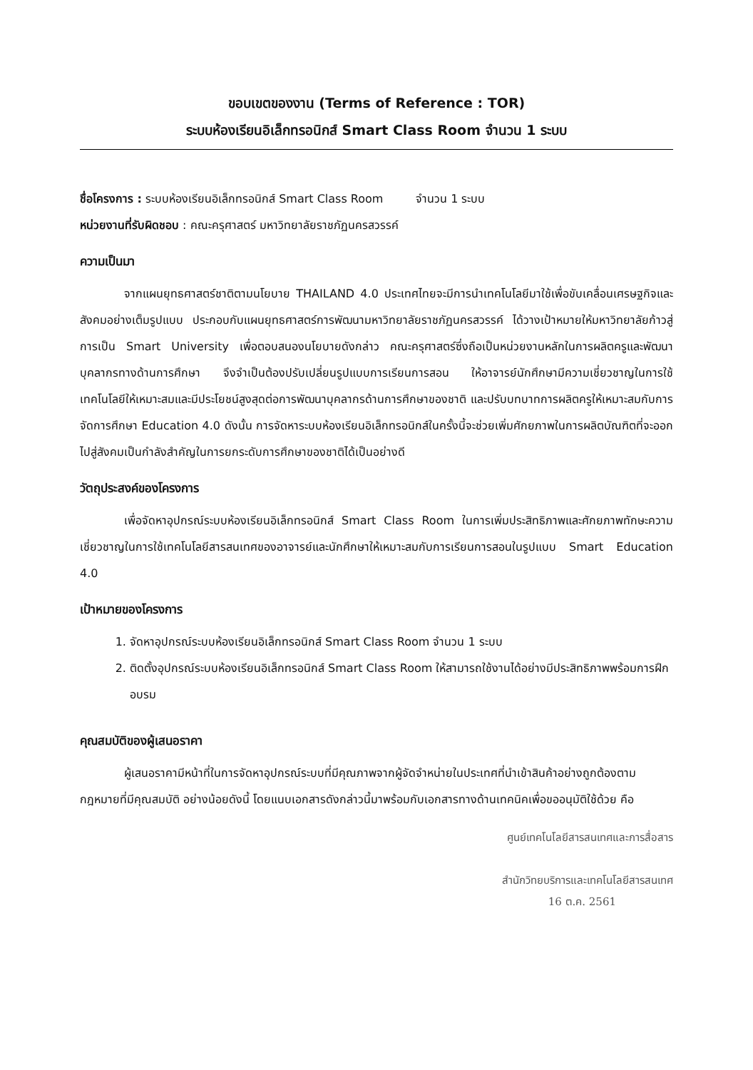ขอบเขตของงาน (Terms of Reference : TOR)
ระบบห้องเรียนอิเล็กทรอนิกส์ Smart Class Room จำนวน 1 ระบบ
ชื่อโครงการ : ระบบห้องเรียนอิเล็กทรอนิกส์ Smart Class Room จำนวน 1 ระบบ
หน่วยงานที่รับผิดชอบ : คณะครุศาสตร์ มหาวิทยาลัยราชภัฏนครสวรรค์
ความเป็นมา
จากแผนยุทธศาสตร์ชาติตามนโยบาย THAILAND 4.0 ประเทศไทยจะมีการนำเทคโนโลยีมาใช้เพื่อขับเคลื่อนเศรษฐกิจและสังคมอย่างเต็มรูปแบบ ประกอบกับแผนยุทธศาสตร์การพัฒนามหาวิทยาลัยราชภัฏนครสวรรค์ ได้วางเป้าหมายให้มหาวิทยาลัยก้าวสู่การเป็น Smart University เพื่อตอบสนองนโยบายดังกล่าว คณะครุศาสตร์ซึ่งถือเป็นหน่วยงานหลักในการผลิตครูและพัฒนาบุคลากรทางด้านการศึกษา จึงจำเป็นต้องปรับเปลี่ยนรูปแบบการเรียนการสอน ให้อาจารย์นักศึกษามีความเชี่ยวชาญในการใช้เทคโนโลยีให้เหมาะสมและมีประโยชน์สูงสุดต่อการพัฒนาบุคลากรด้านการศึกษาของชาติ และปรับบทบาทการผลิตครูให้เหมาะสมกับการจัดการศึกษา Education 4.0 ดังนั้น การจัดหาระบบห้องเรียนอิเล็กทรอนิกส์ในครั้งนี้จะช่วยเพิ่มศักยภาพในการผลิตบัณฑิตที่จะออกไปสู่สังคมเป็นกำลังสำคัญในการยกระดับการศึกษาของชาติได้เป็นอย่างดี
วัตถุประสงค์ของโครงการ
เพื่อจัดหาอุปกรณ์ระบบห้องเรียนอิเล็กทรอนิกส์ Smart Class Room ในการเพิ่มประสิทธิภาพและศักยภาพทักษะความเชี่ยวชาญในการใช้เทคโนโลยีสารสนเทศของอาจารย์และนักศึกษาให้เหมาะสมกับการเรียนการสอนในรูปแบบ Smart Education 4.0
เป้าหมายของโครงการ
1. จัดหาอุปกรณ์ระบบห้องเรียนอิเล็กทรอนิกส์ Smart Class Room จำนวน 1 ระบบ
2. ติดตั้งอุปกรณ์ระบบห้องเรียนอิเล็กทรอนิกส์ Smart Class Room ให้สามารถใช้งานได้อย่างมีประสิทธิภาพพร้อมการฝึกอบรม
คุณสมบัติของผู้เสนอราคา
ผู้เสนอราคามีหน้าที่ในการจัดหาอุปกรณ์ระบบที่มีคุณภาพจากผู้จัดจำหน่ายในประเทศที่นำเข้าสินค้าอย่างถูกต้องตามกฎหมายที่มีคุณสมบัติ อย่างน้อยดังนี้ โดยแนบเอกสารดังกล่าวนี้มาพร้อมกับเอกสารทางด้านเทคนิคเพื่อขออนุมัติใช้ด้วย คือ
ศูนย์เทคโนโลยีสารสนเทศและการสื่อสาร
สำนักวิทยบริการและเทคโนโลยีสารสนเทศ
16 ต.ค. 2561